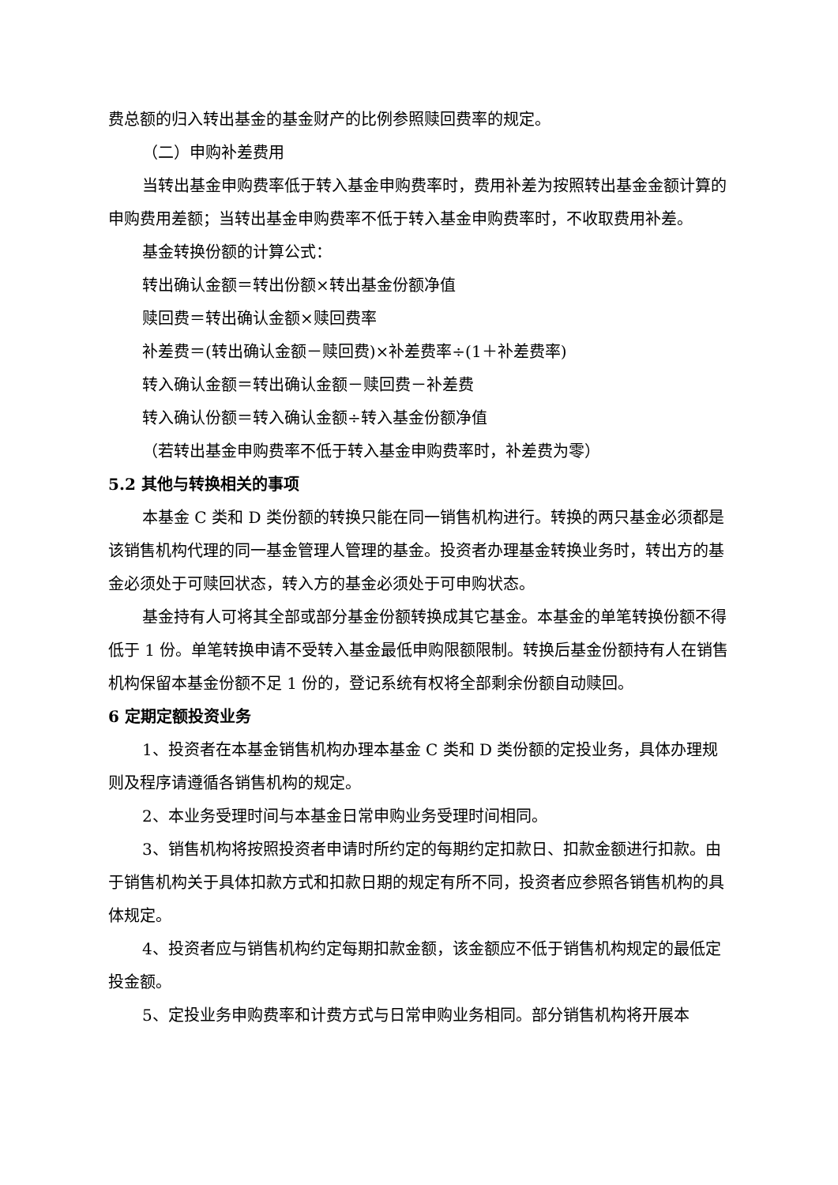费总额的归入转出基金的基金财产的比例参照赎回费率的规定。
（二）申购补差费用
当转出基金申购费率低于转入基金申购费率时，费用补差为按照转出基金金额计算的申购费用差额；当转出基金申购费率不低于转入基金申购费率时，不收取费用补差。
基金转换份额的计算公式：
转出确认金额＝转出份额×转出基金份额净值
赎回费＝转出确认金额×赎回费率
补差费＝(转出确认金额－赎回费)×补差费率÷(1＋补差费率)
转入确认金额＝转出确认金额－赎回费－补差费
转入确认份额＝转入确认金额÷转入基金份额净值
（若转出基金申购费率不低于转入基金申购费率时，补差费为零）
5.2 其他与转换相关的事项
本基金 C 类和 D 类份额的转换只能在同一销售机构进行。转换的两只基金必须都是该销售机构代理的同一基金管理人管理的基金。投资者办理基金转换业务时，转出方的基金必须处于可赎回状态，转入方的基金必须处于可申购状态。
基金持有人可将其全部或部分基金份额转换成其它基金。本基金的单笔转换份额不得低于 1 份。单笔转换申请不受转入基金最低申购限额限制。转换后基金份额持有人在销售机构保留本基金份额不足 1 份的，登记系统有权将全部剩余份额自动赎回。
6 定期定额投资业务
1、投资者在本基金销售机构办理本基金 C 类和 D 类份额的定投业务，具体办理规则及程序请遵循各销售机构的规定。
2、本业务受理时间与本基金日常申购业务受理时间相同。
3、销售机构将按照投资者申请时所约定的每期约定扣款日、扣款金额进行扣款。由于销售机构关于具体扣款方式和扣款日期的规定有所不同，投资者应参照各销售机构的具体规定。
4、投资者应与销售机构约定每期扣款金额，该金额应不低于销售机构规定的最低定投金额。
5、定投业务申购费率和计费方式与日常申购业务相同。部分销售机构将开展本